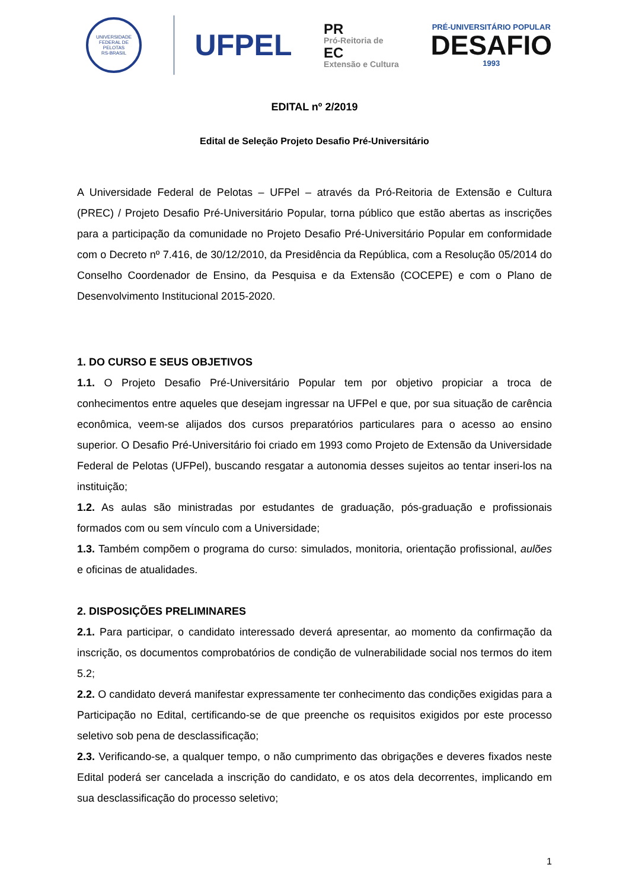UNIVERSIDADE FEDERAL DE PELOTAS
RS-BRASIL
UFPEL
PR
Pró-Reitoria de
EC
Extensão e Cultura
PRÉ-UNIVERSITÁRIO POPULAR
DESAFIO
1993
EDITAL nº 2/2019
Edital de Seleção Projeto Desafio Pré-Universitário
A Universidade Federal de Pelotas – UFPel – através da Pró-Reitoria de Extensão e Cultura (PREC) / Projeto Desafio Pré-Universitário Popular, torna público que estão abertas as inscrições para a participação da comunidade no Projeto Desafio Pré-Universitário Popular em conformidade com o Decreto nº 7.416, de 30/12/2010, da Presidência da República, com a Resolução 05/2014 do Conselho Coordenador de Ensino, da Pesquisa e da Extensão (COCEPE) e com o Plano de Desenvolvimento Institucional 2015-2020.
1. DO CURSO E SEUS OBJETIVOS
1.1. O Projeto Desafio Pré-Universitário Popular tem por objetivo propiciar a troca de conhecimentos entre aqueles que desejam ingressar na UFPel e que, por sua situação de carência econômica, veem-se alijados dos cursos preparatórios particulares para o acesso ao ensino superior. O Desafio Pré-Universitário foi criado em 1993 como Projeto de Extensão da Universidade Federal de Pelotas (UFPel), buscando resgatar a autonomia desses sujeitos ao tentar inseri-los na instituição;
1.2. As aulas são ministradas por estudantes de graduação, pós-graduação e profissionais formados com ou sem vínculo com a Universidade;
1.3. Também compõem o programa do curso: simulados, monitoria, orientação profissional, aulões e oficinas de atualidades.
2. DISPOSIÇÕES PRELIMINARES
2.1. Para participar, o candidato interessado deverá apresentar, ao momento da confirmação da inscrição, os documentos comprobatórios de condição de vulnerabilidade social nos termos do item 5.2;
2.2. O candidato deverá manifestar expressamente ter conhecimento das condições exigidas para a Participação no Edital, certificando-se de que preenche os requisitos exigidos por este processo seletivo sob pena de desclassificação;
2.3. Verificando-se, a qualquer tempo, o não cumprimento das obrigações e deveres fixados neste Edital poderá ser cancelada a inscrição do candidato, e os atos dela decorrentes, implicando em sua desclassificação do processo seletivo;
1